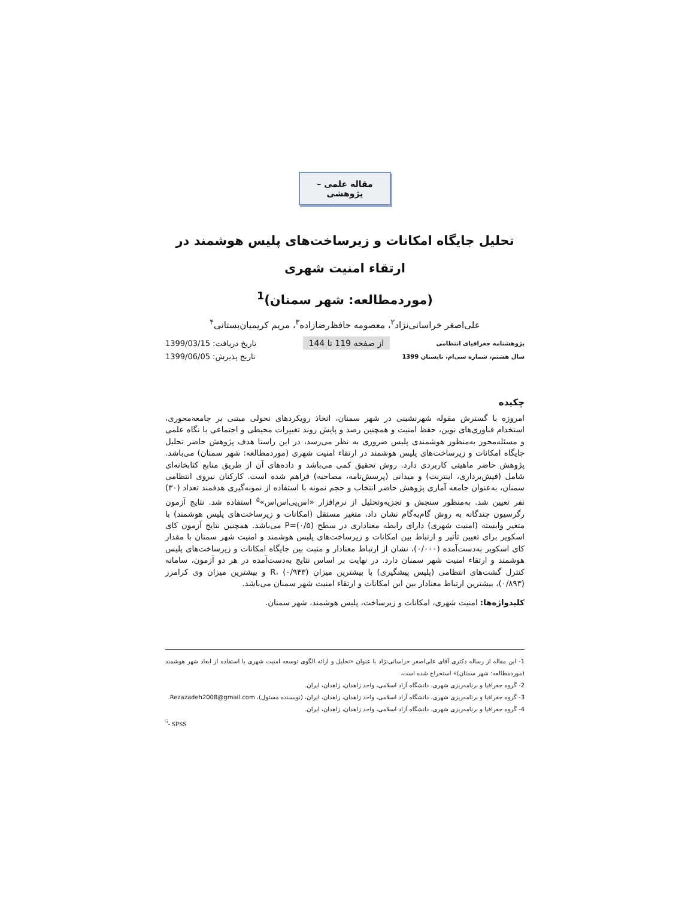مقاله علمی – پژوهشی
تحلیل جایگاه امکانات و زیرساخت‌های پلیس هوشمند در ارتقاء امنیت شهری
(موردمطالعه: شهر سمنان)<sup>1</sup>
علی‌اصغر خراسانی‌نژاد<sup>۲</sup>، معصومه حافظ‌رضازاده<sup>۳</sup>، مریم کریمیان‌بستانی<sup>۴</sup>
پژوهشنامه جغرافیای انتظامی از صفحه 119 تا 144 تاریخ دریافت: 1399/03/15
سال هشتم، شماره سی‌ام، تابستان 1399 تاریخ پذیرش: 1399/06/05
چکیده
امروزه با گسترش مقوله شهرنشینی در شهر سمنان، اتخاذ رویکردهای تحولی مبتنی بر جامعه‌محوری، استخدام فناوری‌های نوین، حفظ امنیت و همچنین رصد و پایش روند تغییرات محیطی و اجتماعی با نگاه علمی و مسئله‌محور به‌منظور هوشمندی پلیس ضروری به نظر می‌رسد، در این راستا هدف پژوهش حاضر تحلیل جایگاه امکانات و زیرساخت‌های پلیس هوشمند در ارتقاء امنیت شهری (موردمطالعه: شهر سمنان) می‌باشد. پژوهش حاضر ماهیتی کاربردی دارد. روش تحقیق کمی می‌باشد و داده‌های آن از طریق منابع کتابخانه‌ای شامل (فیش‌برداری، اینترنت) و میدانی (پرسش‌نامه، مصاحبه) فراهم شده است. کارکنان نیروی انتظامی سمنان، به‌عنوان جامعه آماری پژوهش حاضر انتخاب و حجم نمونه با استفاده از نمونه‌گیری هدفمند تعداد (۳۰) نفر تعیین شد. به‌منظور سنجش و تجزیه‌وتحلیل از نرم‌افزار «اس‌پی‌اس‌اس»<sup>۵</sup> استفاده شد. نتایج آزمون رگرسیون چندگانه به روش گام‌به‌گام نشان داد، متغیر مستقل (امکانات و زیرساخت‌های پلیس هوشمند) با متغیر وابسته (امنیت شهری) دارای رابطه معناداری در سطح (۰/۵)=P می‌باشد. همچنین نتایج آزمون کای اسکویر برای تعیین تأثیر و ارتباط بین امکانات و زیرساخت‌های پلیس هوشمند و امنیت شهر سمنان با مقدار کای اسکویر به‌دست‌آمده (۰/۰۰۰)، نشان از ارتباط معنادار و مثبت بین جایگاه امکانات و زیرساخت‌های پلیس هوشمند و ارتقاء امنیت شهر سمنان دارد. در نهایت بر اساس نتایج به‌دست‌آمده در هر دو آزمون، سامانه کنترل گشت‌های انتظامی (پلیس پیشگیری) با بیشترین میزان R، (۰/۹۴۳) و بیشترین میزان وی کرامرز (۰/۸۹۳)، بیشترین ارتباط معنادار بین این امکانات و ارتقاء امنیت شهر سمنان می‌باشد.
کلیدواژه‌ها: امنیت شهری، امکانات و زیرساخت، پلیس هوشمند، شهر سمنان.
1- این مقاله از رساله دکتری آقای علی‌اصغر خراسانی‌نژاد با عنوان «تحلیل و ارائه الگوی توسعه امنیت شهری با استفاده از ابعاد شهر هوشمند (موردمطالعه: شهر سمنان)» استخراج شده است.
2- گروه جغرافیا و برنامه‌ریزی شهری، دانشگاه آزاد اسلامی، واحد زاهدان، زاهدان، ایران.
3- گروه جغرافیا و برنامه‌ریزی شهری، دانشگاه آزاد اسلامی، واحد زاهدان، زاهدان، ایران، (نویسنده مسئول)، Rezazadeh2008@gmail.com.
4- گروه جغرافیا و برنامه‌ریزی شهری، دانشگاه آزاد اسلامی، واحد زاهدان، زاهدان، ایران.
<sup>5</sup>- SPSS